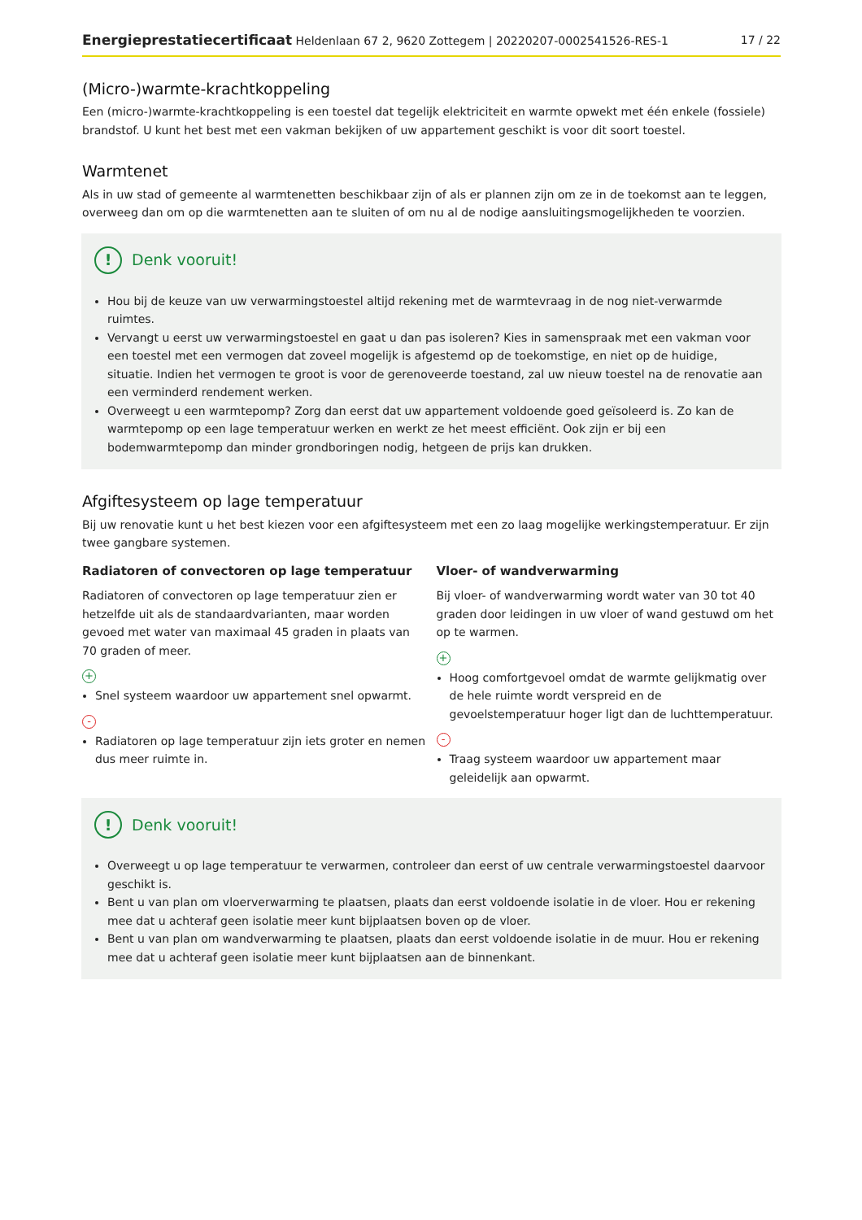Energieprestatiecertificaat Heldenlaan 67 2, 9620 Zottegem | 20220207-0002541526-RES-1 17 / 22
(Micro-)warmte-krachtkoppeling
Een (micro-)warmte-krachtkoppeling is een toestel dat tegelijk elektriciteit en warmte opwekt met één enkele (fossiele) brandstof. U kunt het best met een vakman bekijken of uw appartement geschikt is voor dit soort toestel.
Warmtenet
Als in uw stad of gemeente al warmtenetten beschikbaar zijn of als er plannen zijn om ze in de toekomst aan te leggen, overweeg dan om op die warmtenetten aan te sluiten of om nu al de nodige aansluitingsmogelijkheden te voorzien.
! Denk vooruit!
Hou bij de keuze van uw verwarmingstoestel altijd rekening met de warmtevraag in de nog niet-verwarmde ruimtes.
Vervangt u eerst uw verwarmingstoestel en gaat u dan pas isoleren? Kies in samenspraak met een vakman voor een toestel met een vermogen dat zoveel mogelijk is afgestemd op de toekomstige, en niet op de huidige, situatie. Indien het vermogen te groot is voor de gerenoveerde toestand, zal uw nieuw toestel na de renovatie aan een verminderd rendement werken.
Overweegt u een warmtepomp? Zorg dan eerst dat uw appartement voldoende goed geïsoleerd is. Zo kan de warmtepomp op een lage temperatuur werken en werkt ze het meest efficiënt. Ook zijn er bij een bodemwarmtepomp dan minder grondboringen nodig, hetgeen de prijs kan drukken.
Afgiftesysteem op lage temperatuur
Bij uw renovatie kunt u het best kiezen voor een afgiftesysteem met een zo laag mogelijke werkingstemperatuur. Er zijn twee gangbare systemen.
Radiatoren of convectoren op lage temperatuur
Radiatoren of convectoren op lage temperatuur zien er hetzelfde uit als de standaardvarianten, maar worden gevoed met water van maximaal 45 graden in plaats van 70 graden of meer.
+
Snel systeem waardoor uw appartement snel opwarmt.
-
Radiatoren op lage temperatuur zijn iets groter en nemen dus meer ruimte in.
Vloer- of wandverwarming
Bij vloer- of wandverwarming wordt water van 30 tot 40 graden door leidingen in uw vloer of wand gestuwd om het op te warmen.
+
Hoog comfortgevoel omdat de warmte gelijkmatig over de hele ruimte wordt verspreid en de gevoelstemperatuur hoger ligt dan de luchttemperatuur.
-
Traag systeem waardoor uw appartement maar geleidelijk aan opwarmt.
! Denk vooruit!
Overweegt u op lage temperatuur te verwarmen, controleer dan eerst of uw centrale verwarmingstoestel daarvoor geschikt is.
Bent u van plan om vloerverwarming te plaatsen, plaats dan eerst voldoende isolatie in de vloer. Hou er rekening mee dat u achteraf geen isolatie meer kunt bijplaatsen boven op de vloer.
Bent u van plan om wandverwarming te plaatsen, plaats dan eerst voldoende isolatie in de muur. Hou er rekening mee dat u achteraf geen isolatie meer kunt bijplaatsen aan de binnenkant.